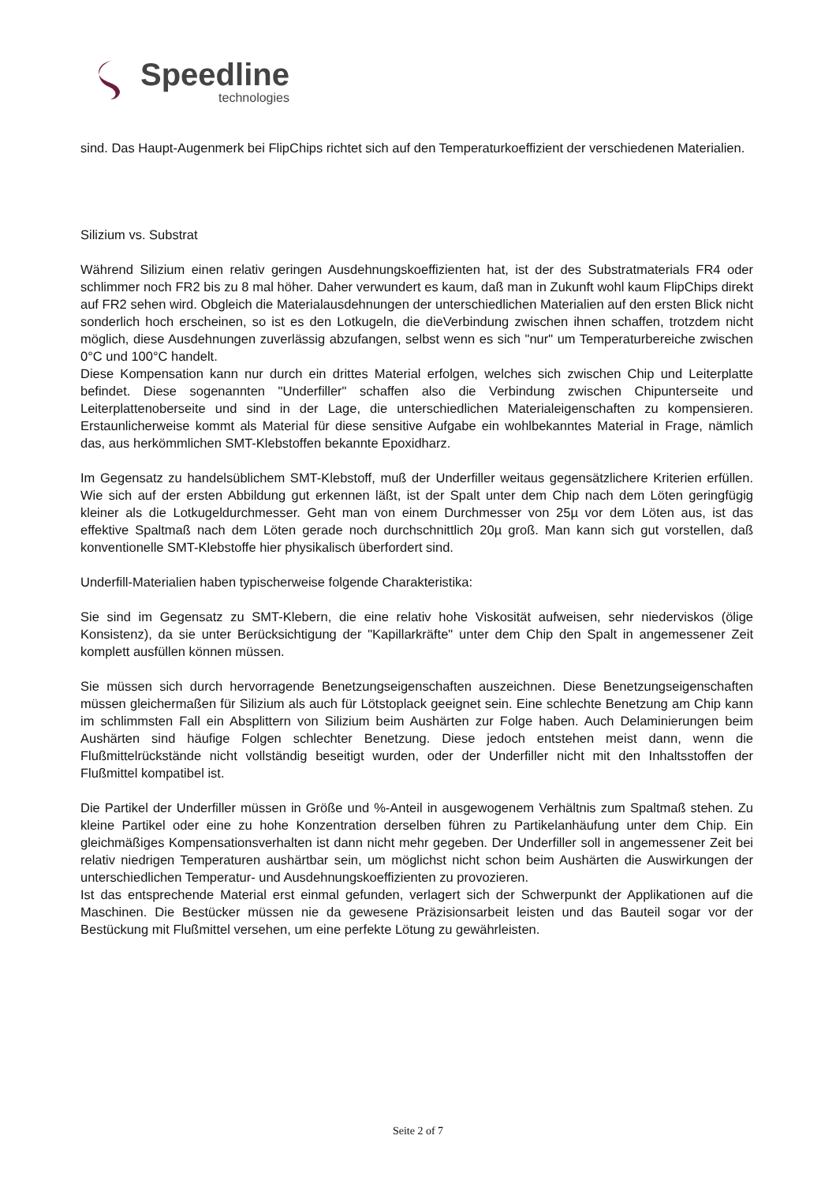Speedline
technologies
sind. Das Haupt-Augenmerk bei FlipChips richtet sich auf den Temperaturkoeffizient der verschiedenen Materialien.
Silizium vs. Substrat
Während Silizium einen relativ geringen Ausdehnungskoeffizienten hat, ist der des Substratmaterials FR4 oder schlimmer noch FR2 bis zu 8 mal höher. Daher verwundert es kaum, daß man in Zukunft wohl kaum FlipChips direkt auf FR2 sehen wird. Obgleich die Materialausdehnungen der unterschiedlichen Materialien auf den ersten Blick nicht sonderlich hoch erscheinen, so ist es den Lotkugeln, die dieVerbindung zwischen ihnen schaffen, trotzdem nicht möglich, diese Ausdehnungen zuverlässig abzufangen, selbst wenn es sich "nur" um Temperaturbereiche zwischen 0°C und 100°C handelt.
Diese Kompensation kann nur durch ein drittes Material erfolgen, welches sich zwischen Chip und Leiterplatte befindet. Diese sogenannten "Underfiller" schaffen also die Verbindung zwischen Chipunterseite und Leiterplattenoberseite und sind in der Lage, die unterschiedlichen Materialeigenschaften zu kompensieren. Erstaunlicherweise kommt als Material für diese sensitive Aufgabe ein wohlbekanntes Material in Frage, nämlich das, aus herkömmlichen SMT-Klebstoffen bekannte Epoxidharz.
Im Gegensatz zu handelsüblichem SMT-Klebstoff, muß der Underfiller weitaus gegensätzlichere Kriterien erfüllen. Wie sich auf der ersten Abbildung gut erkennen läßt, ist der Spalt unter dem Chip nach dem Löten geringfügig kleiner als die Lotkugeldurchmesser. Geht man von einem Durchmesser von 25µ vor dem Löten aus, ist das effektive Spaltmaß nach dem Löten gerade noch durchschnittlich 20µ groß. Man kann sich gut vorstellen, daß konventionelle SMT-Klebstoffe hier physikalisch überfordert sind.
Underfill-Materialien haben typischerweise folgende Charakteristika:
Sie sind im Gegensatz zu SMT-Klebern, die eine relativ hohe Viskosität aufweisen, sehr niederviskos (ölige Konsistenz), da sie unter Berücksichtigung der "Kapillarkräfte" unter dem Chip den Spalt in angemessener Zeit komplett ausfüllen können müssen.
Sie müssen sich durch hervorragende Benetzungseigenschaften auszeichnen. Diese Benetzungseigenschaften müssen gleichermaßen für Silizium als auch für Lötstoplack geeignet sein. Eine schlechte Benetzung am Chip kann im schlimmsten Fall ein Absplittern von Silizium beim Aushärten zur Folge haben. Auch Delaminierungen beim Aushärten sind häufige Folgen schlechter Benetzung. Diese jedoch entstehen meist dann, wenn die Flußmittelrückstände nicht vollständig beseitigt wurden, oder der Underfiller nicht mit den Inhaltsstoffen der Flußmittel kompatibel ist.
Die Partikel der Underfiller müssen in Größe und %-Anteil in ausgewogenem Verhältnis zum Spaltmaß stehen. Zu kleine Partikel oder eine zu hohe Konzentration derselben führen zu Partikelanhäufung unter dem Chip. Ein gleichmäßiges Kompensationsverhalten ist dann nicht mehr gegeben. Der Underfiller soll in angemessener Zeit bei relativ niedrigen Temperaturen aushärtbar sein, um möglichst nicht schon beim Aushärten die Auswirkungen der unterschiedlichen Temperatur- und Ausdehnungskoeffizienten zu provozieren.
Ist das entsprechende Material erst einmal gefunden, verlagert sich der Schwerpunkt der Applikationen auf die Maschinen. Die Bestücker müssen nie da gewesene Präzisionsarbeit leisten und das Bauteil sogar vor der Bestückung mit Flußmittel versehen, um eine perfekte Lötung zu gewährleisten.
Seite 2 of 7